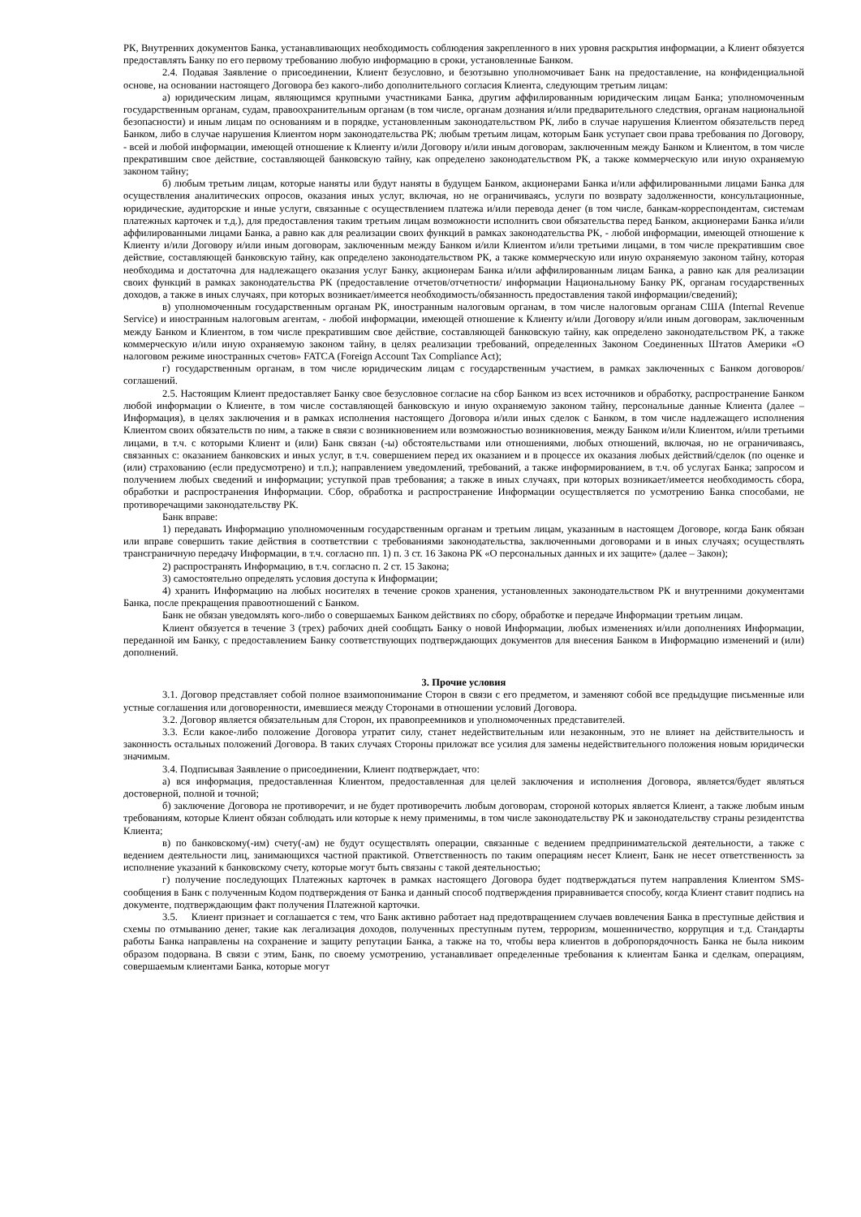РК, Внутренних документов Банка, устанавливающих необходимость соблюдения закрепленного в них уровня раскрытия информации, а Клиент обязуется предоставлять Банку по его первому требованию любую информацию в сроки, установленные Банком.
2.4. Подавая Заявление о присоединении, Клиент безусловно, и безотзывно уполномочивает Банк на предоставление, на конфиденциальной основе, на основании настоящего Договора без какого-либо дополнительного согласия Клиента, следующим третьим лицам:
а) юридическим лицам, являющимся крупными участниками Банка, другим аффилированным юридическим лицам Банка; уполномоченным государственным органам, судам, правоохранительным органам (в том числе, органам дознания и/или предварительного следствия, органам национальной безопасности) и иным лицам по основаниям и в порядке, установленным законодательством РК, либо в случае нарушения Клиентом обязательств перед Банком, либо в случае нарушения Клиентом норм законодательства РК; любым третьим лицам, которым Банк уступает свои права требования по Договору, - всей и любой информации, имеющей отношение к Клиенту и/или Договору и/или иным договорам, заключенным между Банком и Клиентом, в том числе прекратившим свое действие, составляющей банковскую тайну, как определено законодательством РК, а также коммерческую или иную охраняемую законом тайну;
б) любым третьим лицам, которые наняты или будут наняты в будущем Банком, акционерами Банка и/или аффилированными лицами Банка для осуществления аналитических опросов, оказания иных услуг, включая, но не ограничиваясь, услуги по возврату задолженности, консультационные, юридические, аудиторские и иные услуги, связанные с осуществлением платежа и/или перевода денег (в том числе, банкам-корреспондентам, системам платежных карточек и т.д.), для предоставления таким третьим лицам возможности исполнить свои обязательства перед Банком, акционерами Банка и/или аффилированными лицами Банка, а равно как для реализации своих функций в рамках законодательства РК, - любой информации, имеющей отношение к Клиенту и/или Договору и/или иным договорам, заключенным между Банком и/или Клиентом и/или третьими лицами, в том числе прекратившим свое действие, составляющей банковскую тайну, как определено законодательством РК, а также коммерческую или иную охраняемую законом тайну, которая необходима и достаточна для надлежащего оказания услуг Банку, акционерам Банка и/или аффилированным лицам Банка, а равно как для реализации своих функций в рамках законодательства РК (предоставление отчетов/отчетности/ информации Национальному Банку РК, органам государственных доходов, а также в иных случаях, при которых возникает/имеется необходимость/обязанность предоставления такой информации/сведений);
в) уполномоченным государственным органам РК, иностранным налоговым органам, в том числе налоговым органам США (Internal Revenue Service) и иностранным налоговым агентам, - любой информации, имеющей отношение к Клиенту и/или Договору и/или иным договорам, заключенным между Банком и Клиентом, в том числе прекратившим свое действие, составляющей банковскую тайну, как определено законодательством РК, а также коммерческую и/или иную охраняемую законом тайну, в целях реализации требований, определенных Законом Соединенных Штатов Америки «О налоговом режиме иностранных счетов» FATCA (Foreign Account Tax Compliance Act);
г) государственным органам, в том числе юридическим лицам с государственным участием, в рамках заключенных с Банком договоров/соглашений.
2.5. Настоящим Клиент предоставляет Банку свое безусловное согласие на сбор Банком из всех источников и обработку, распространение Банком любой информации о Клиенте, в том числе составляющей банковскую и иную охраняемую законом тайну, персональные данные Клиента (далее – Информация), в целях заключения и в рамках исполнения настоящего Договора и/или иных сделок с Банком, в том числе надлежащего исполнения Клиентом своих обязательств по ним, а также в связи с возникновением или возможностью возникновения, между Банком и/или Клиентом, и/или третьими лицами, в т.ч. с которыми Клиент и (или) Банк связан (-ы) обстоятельствами или отношениями, любых отношений, включая, но не ограничиваясь, связанных с: оказанием банковских и иных услуг, в т.ч. совершением перед их оказанием и в процессе их оказания любых действий/сделок (по оценке и (или) страхованию (если предусмотрено) и т.п.); направлением уведомлений, требований, а также информированием, в т.ч. об услугах Банка; запросом и получением любых сведений и информации; уступкой прав требования; а также в иных случаях, при которых возникает/имеется необходимость сбора, обработки и распространения Информации. Сбор, обработка и распространение Информации осуществляется по усмотрению Банка способами, не противоречащими законодательству РК.
Банк вправе:
1) передавать Информацию уполномоченным государственным органам и третьим лицам, указанным в настоящем Договоре, когда Банк обязан или вправе совершить такие действия в соответствии с требованиями законодательства, заключенными договорами и в иных случаях; осуществлять трансграничную передачу Информации, в т.ч. согласно пп. 1) п. 3 ст. 16 Закона РК «О персональных данных и их защите» (далее – Закон);
2) распространять Информацию, в т.ч. согласно п. 2 ст. 15 Закона;
3) самостоятельно определять условия доступа к Информации;
4) хранить Информацию на любых носителях в течение сроков хранения, установленных законодательством РК и внутренними документами Банка, после прекращения правоотношений с Банком.
Банк не обязан уведомлять кого-либо о совершаемых Банком действиях по сбору, обработке и передаче Информации третьим лицам.
Клиент обязуется в течение 3 (трех) рабочих дней сообщать Банку о новой Информации, любых изменениях и/или дополнениях Информации, переданной им Банку, с предоставлением Банку соответствующих подтверждающих документов для внесения Банком в Информацию изменений и (или) дополнений.
3. Прочие условия
3.1. Договор представляет собой полное взаимопонимание Сторон в связи с его предметом, и заменяют собой все предыдущие письменные или устные соглашения или договоренности, имевшиеся между Сторонами в отношении условий Договора.
3.2. Договор является обязательным для Сторон, их правопреемников и уполномоченных представителей.
3.3. Если какое-либо положение Договора утратит силу, станет недействительным или незаконным, это не влияет на действительность и законность остальных положений Договора. В таких случаях Стороны приложат все усилия для замены недействительного положения новым юридически значимым.
3.4. Подписывая Заявление о присоединении, Клиент подтверждает, что:
а) вся информация, предоставленная Клиентом, предоставленная для целей заключения и исполнения Договора, является/будет являться достоверной, полной и точной;
б) заключение Договора не противоречит, и не будет противоречить любым договорам, стороной которых является Клиент, а также любым иным требованиям, которые Клиент обязан соблюдать или которые к нему применимы, в том числе законодательству РК и законодательству страны резидентства Клиента;
в) по банковскому(-им) счету(-ам) не будут осуществлять операции, связанные с ведением предпринимательской деятельности, а также с ведением деятельности лиц, занимающихся частной практикой. Ответственность по таким операциям несет Клиент, Банк не несет ответственность за исполнение указаний к банковскому счету, которые могут быть связаны с такой деятельностью;
г) получение последующих Платежных карточек в рамках настоящего Договора будет подтверждаться путем направления Клиентом SMS-сообщения в Банк с полученным Кодом подтверждения от Банка и данный способ подтверждения приравнивается способу, когда Клиент ставит подпись на документе, подтверждающим факт получения Платежной карточки.
3.5. Клиент признает и соглашается с тем, что Банк активно работает над предотвращением случаев вовлечения Банка в преступные действия и схемы по отмыванию денег, такие как легализация доходов, полученных преступным путем, терроризм, мошенничество, коррупция и т.д. Стандарты работы Банка направлены на сохранение и защиту репутации Банка, а также на то, чтобы вера клиентов в добропорядочность Банка не была никоим образом подорвана. В связи с этим, Банк, по своему усмотрению, устанавливает определенные требования к клиентам Банка и сделкам, операциям, совершаемым клиентами Банка, которые могут